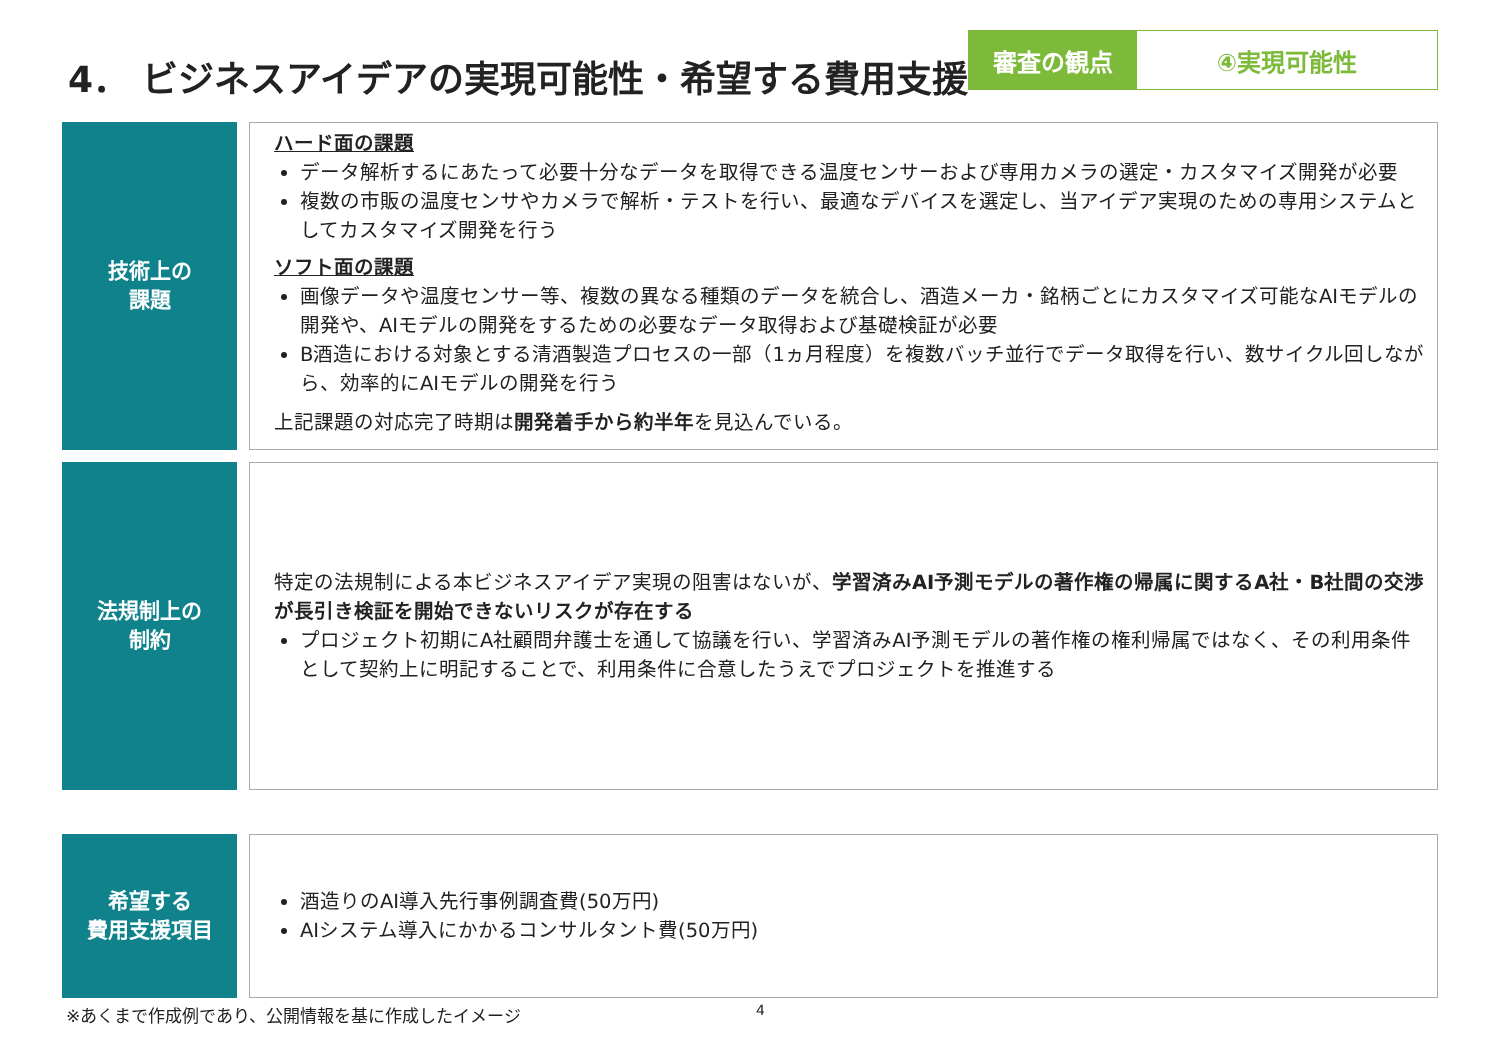4． ビジネスアイデアの実現可能性・希望する費用支援
審査の観点 ④実現可能性
技術上の
課題
ハード面の課題
データ解析するにあたって必要十分なデータを取得できる温度センサーおよび専用カメラの選定・カスタマイズ開発が必要
複数の市販の温度センサやカメラで解析・テストを行い、最適なデバイスを選定し、当アイデア実現のための専用システムとしてカスタマイズ開発を行う
ソフト面の課題
画像データや温度センサー等、複数の異なる種類のデータを統合し、酒造メーカ・銘柄ごとにカスタマイズ可能なAIモデルの開発や、AIモデルの開発をするための必要なデータ取得および基礎検証が必要
B酒造における対象とする清酒製造プロセスの一部（1ヵ月程度）を複数バッチ並行でデータ取得を行い、数サイクル回しながら、効率的にAIモデルの開発を行う
上記課題の対応完了時期は開発着手から約半年を見込んでいる。
法規制上の
制約
特定の法規制による本ビジネスアイデア実現の阻害はないが、学習済みAI予測モデルの著作権の帰属に関するA社・B社間の交渉が長引き検証を開始できないリスクが存在する
プロジェクト初期にA社顧問弁護士を通して協議を行い、学習済みAI予測モデルの著作権の権利帰属ではなく、その利用条件として契約上に明記することで、利用条件に合意したうえでプロジェクトを推進する
希望する
費用支援項目
酒造りのAI導入先行事例調査費(50万円)
AIシステム導入にかかるコンサルタント費(50万円)
※あくまで作成例であり、公開情報を基に作成したイメージ 4